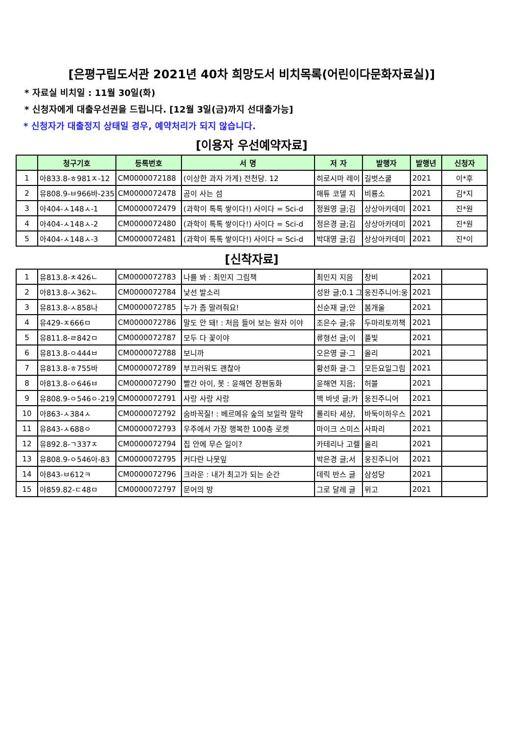[은평구립도서관 2021년 40차 희망도서 비치목록(어린이다문화자료실)]
* 자료실 비치일 : 11월 30일(화)
* 신청자에게 대출우선권을 드립니다. [12월 3일(금)까지 선대출가능]
* 신청자가 대출정지 상태일 경우, 예약처리가 되지 않습니다.
[이용자 우선예약자료]
| | 청구기호 | 등록번호 | 서 명 | 저 자 | 발행자 | 발행년 | 신청자 |
| --- | --- | --- | --- | --- | --- | --- | --- |
| 1 | 아833.8-ㅎ981ㅈ-12 | CM0000072188 | (이상한 과자 가게) 전천당. 12 | 히로시마 레이 | 길벗스쿨 | 2021 | 이*후 |
| 2 | 유808.9-ㅂ966바-235 | CM0000072478 | 곰이 사는 섬 | 매튜 코델 지 | 비룡소 | 2021 | 김*지 |
| 3 | 아404-ㅅ148ㅅ-1 | CM0000072479 | (과학이 톡톡 쌓이다!) 사이다 = Sci-d | 정원영 글;김 | 상상아카데미 | 2021 | 진*원 |
| 4 | 아404-ㅅ148ㅅ-2 | CM0000072480 | (과학이 톡톡 쌓이다!) 사이다 = Sci-d | 정은경 글;김 | 상상아카데미 | 2021 | 진*원 |
| 5 | 아404-ㅅ148ㅅ-3 | CM0000072481 | (과학이 톡톡 쌓이다!) 사이다 = Sci-d | 박대영 글;김 | 상상아카데미 | 2021 | 진*이 |
[신착자료]
| 1 | 유813.8-ㅊ426ㄴ | CM0000072783 | 나를 봐 : 최민지 그림책 | 최민지 지음 | 창비 | 2021 | |
| 2 | 아813.8-ㅅ362ㄴ | CM0000072784 | 낯선 발소리 | 성완 글;0.1 그 | 웅진주니어:웅 | 2021 | |
| 3 | 유813.8-ㅅ858나 | CM0000072785 | 누가 좀 말려줘요! | 신순재 글;안 | 봄개울 | 2021 | |
| 4 | 유429-ㅈ666ㅁ | CM0000072786 | 말도 안 돼! : 처음 들어 보는 원자 이야 | 조은수 글;유 | 두마리토끼책 | 2021 | |
| 5 | 유811.8-ㄹ842ㅁ | CM0000072787 | 모두 다 꽃이야 | 류형선 글;이 | 풀빛 | 2021 | |
| 6 | 유813.8-ㅇ444ㅂ | CM0000072788 | 보니까 | 오은영 글·그 | 올리 | 2021 | |
| 7 | 유813.8-ㅎ755바 | CM0000072789 | 부끄러워도 괜찮아 | 황선화 글·그 | 모든요일그림 | 2021 | |
| 8 | 아813.8-ㅇ646ㅂ | CM0000072790 | 빨간 아이, 봇 : 윤해연 장편동화 | 윤해연 지음; | 허블 | 2021 | |
| 9 | 유808.9-ㅇ546ㅇ-219 | CM0000072791 | 사랑 사랑 사랑 | 맥 바넷 글;카 | 웅진주니어 | 2021 | |
| 10 | 아863-ㅅ384ㅅ | CM0000072792 | 숨바꼭질! : 베르메유 숲의 보일락 말락 | 롤리타 세샹, | 바둑이하우스 | 2021 | |
| 11 | 유843-ㅅ688ㅇ | CM0000072793 | 우주에서 가장 행복한 100층 로켓 | 마이크 스미스 | 사파리 | 2021 | |
| 12 | 유892.8-ㄱ337ㅈ | CM0000072794 | 집 안에 무슨 일이? | 카테리나 고렐 | 올리 | 2021 | |
| 13 | 유808.9-ㅇ546아-83 | CM0000072795 | 커다란 나뭇잎 | 박은경 글;서 | 웅진주니어 | 2021 | |
| 14 | 아843-ㅂ612ㅋ | CM0000072796 | 크라운 : 내가 최고가 되는 순간 | 데릭 반스 글 | 삼성당 | 2021 | |
| 15 | 아859.82-ㄷ48ㅁ | CM0000072797 | 문어의 방 | 그로 달레 글 | 위고 | 2021 | |